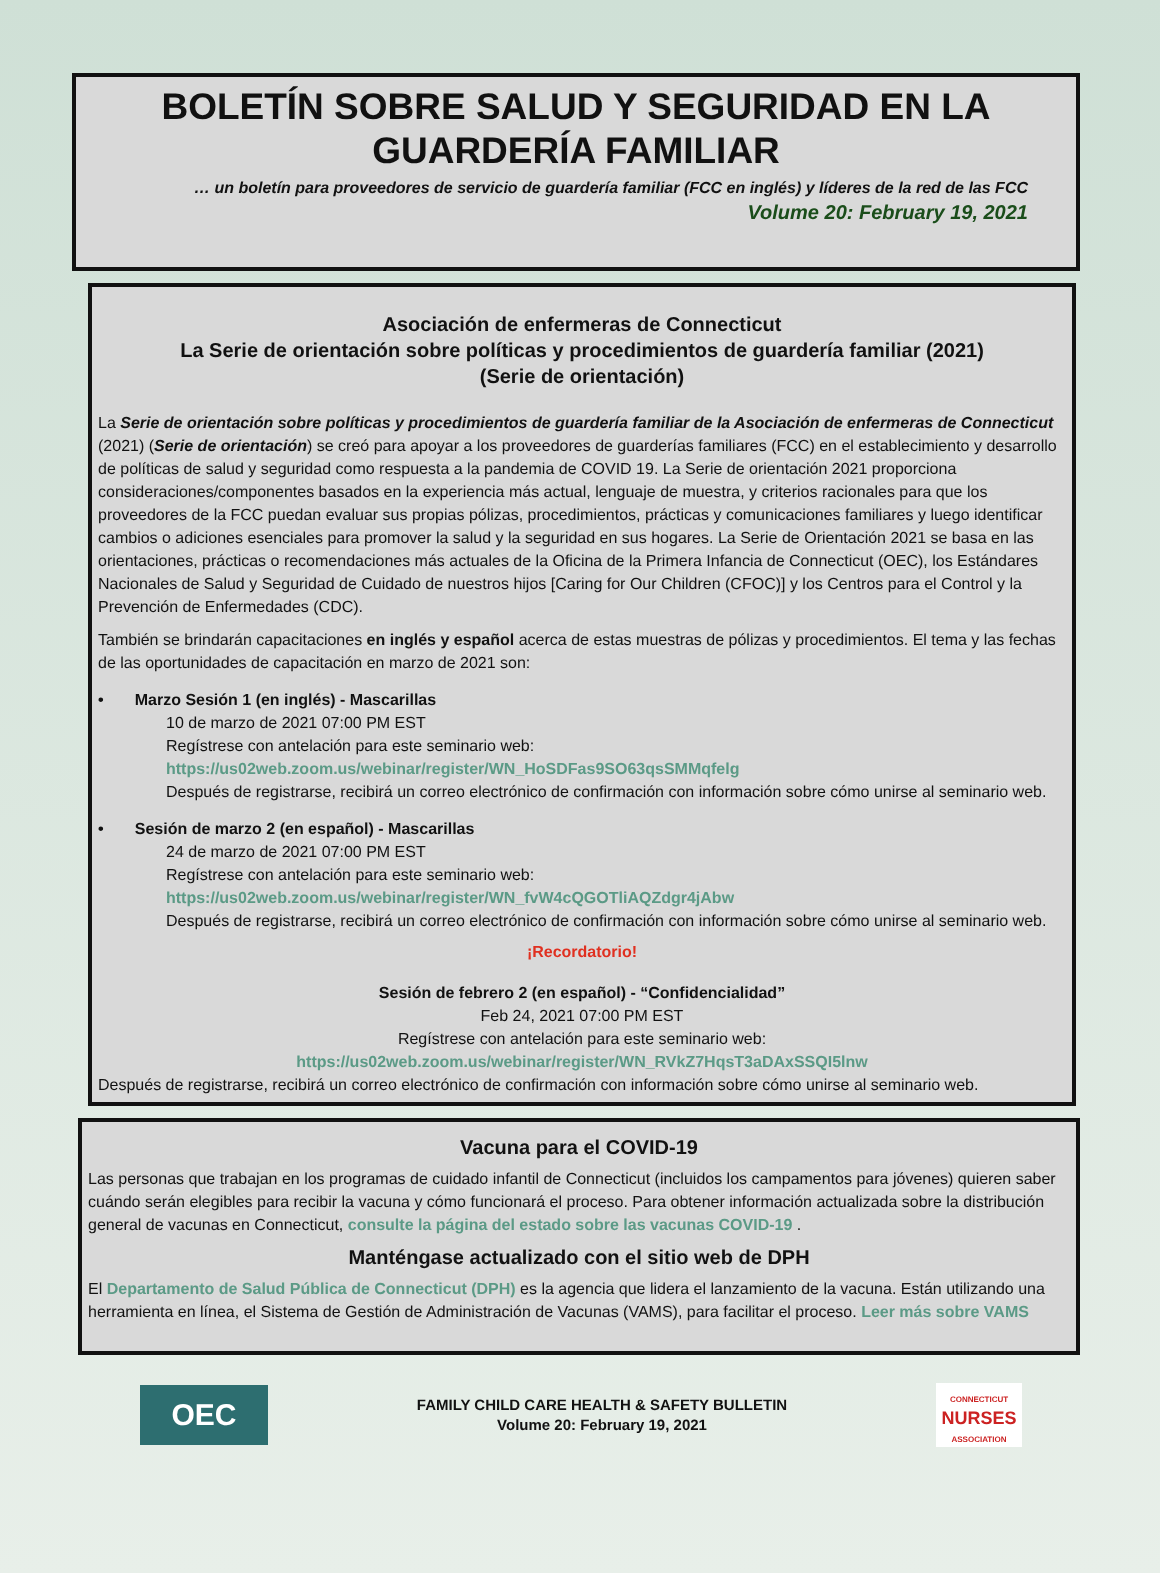BOLETÍN SOBRE SALUD Y SEGURIDAD EN LA GUARDERÍA FAMILIAR
… un boletín para proveedores de servicio de guardería familiar (FCC en inglés) y líderes de la red de las FCC
Volume 20: February 19, 2021
Asociación de enfermeras de Connecticut
La Serie de orientación sobre políticas y procedimientos de guardería familiar (2021)
(Serie de orientación)
La Serie de orientación sobre políticas y procedimientos de guardería familiar de la Asociación de enfermeras de Connecticut (2021) (Serie de orientación) se creó para apoyar a los proveedores de guarderías familiares (FCC) en el establecimiento y desarrollo de políticas de salud y seguridad como respuesta a la pandemia de COVID 19. La Serie de orientación 2021 proporciona consideraciones/componentes basados en la experiencia más actual, lenguaje de muestra, y criterios racionales para que los proveedores de la FCC puedan evaluar sus propias pólizas, procedimientos, prácticas y comunicaciones familiares y luego identificar cambios o adiciones esenciales para promover la salud y la seguridad en sus hogares. La Serie de Orientación 2021 se basa en las orientaciones, prácticas o recomendaciones más actuales de la Oficina de la Primera Infancia de Connecticut (OEC), los Estándares Nacionales de Salud y Seguridad de Cuidado de nuestros hijos [Caring for Our Children (CFOC)] y los Centros para el Control y la Prevención de Enfermedades (CDC).
También se brindarán capacitaciones en inglés y español acerca de estas muestras de pólizas y procedimientos. El tema y las fechas de las oportunidades de capacitación en marzo de 2021 son:
• Marzo Sesión 1 (en inglés) - Mascarillas
10 de marzo de 2021 07:00 PM EST
Regístrese con antelación para este seminario web:
https://us02web.zoom.us/webinar/register/WN_HoSDFas9SO63qsSMMqfelg
Después de registrarse, recibirá un correo electrónico de confirmación con información sobre cómo unirse al seminario web.
• Sesión de marzo 2 (en español) - Mascarillas
24 de marzo de 2021 07:00 PM EST
Regístrese con antelación para este seminario web:
https://us02web.zoom.us/webinar/register/WN_fvW4cQGOTliAQZdgr4jAbw
Después de registrarse, recibirá un correo electrónico de confirmación con información sobre cómo unirse al seminario web.
¡Recordatorio!
Sesión de febrero 2 (en español) - “Confidencialidad”
Feb 24, 2021 07:00 PM EST
Regístrese con antelación para este seminario web:
https://us02web.zoom.us/webinar/register/WN_RVkZ7HqsT3aDAxSSQI5lnw
Después de registrarse, recibirá un correo electrónico de confirmación con información sobre cómo unirse al seminario web.
Vacuna para el COVID-19
Las personas que trabajan en los programas de cuidado infantil de Connecticut (incluidos los campamentos para jóvenes) quieren saber cuándo serán elegibles para recibir la vacuna y cómo funcionará el proceso. Para obtener información actualizada sobre la distribución general de vacunas en Connecticut, consulte la página del estado sobre las vacunas COVID-19 .
Manténgase actualizado con el sitio web de DPH
El Departamento de Salud Pública de Connecticut (DPH) es la agencia que lidera el lanzamiento de la vacuna. Están utilizando una herramienta en línea, el Sistema de Gestión de Administración de Vacunas (VAMS), para facilitar el proceso. Leer más sobre VAMS
OEC
FAMILY CHILD CARE HEALTH & SAFETY BULLETIN
Volume 20: February 19, 2021
CONNECTICUT
NURSES
ASSOCIATION